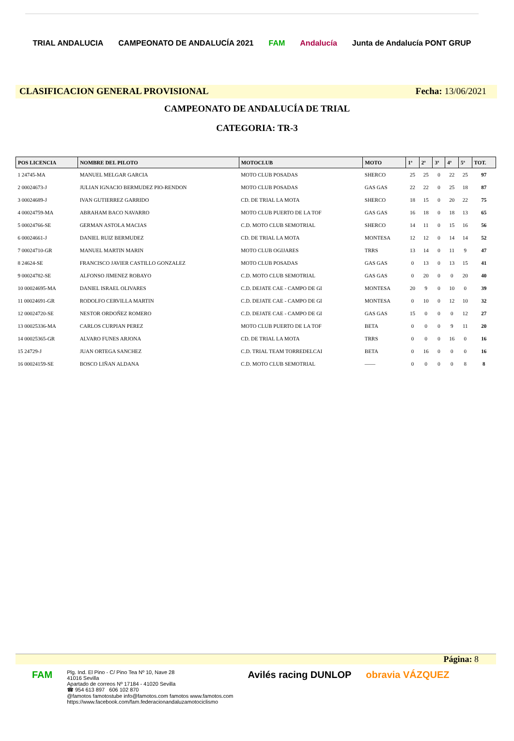TRIAL ANDALUCIA CAMPEONATO DE ANDALUCÍA 2021 FAM Andalucía Junta de Andalucía PONT GRUP
CLASIFICACION GENERAL PROVISIONAL Fecha: 13/06/2021
CAMPEONATO DE ANDALUCÍA DE TRIAL
CATEGORIA: TR-3
| POS LICENCIA | NOMBRE DEL PILOTO | MOTOCLUB | MOTO | 1ª | 2ª | 3ª | 4ª | 5ª | TOT. |
| --- | --- | --- | --- | --- | --- | --- | --- | --- | --- |
| 1 24745-MA | MANUEL MELGAR GARCIA | MOTO CLUB POSADAS | SHERCO | 25 | 25 | 0 | 22 | 25 | 97 |
| 2 00024673-J | JULIAN IGNACIO BERMUDEZ PIO-RENDON | MOTO CLUB POSADAS | GAS GAS | 22 | 22 | 0 | 25 | 18 | 87 |
| 3 00024689-J | IVAN GUTIERREZ GARRIDO | CD. DE TRIAL LA MOTA | SHERCO | 18 | 15 | 0 | 20 | 22 | 75 |
| 4 00024759-MA | ABRAHAM BACO NAVARRO | MOTO CLUB PUERTO DE LA TOF | GAS GAS | 16 | 18 | 0 | 18 | 13 | 65 |
| 5 00024766-SE | GERMAN ASTOLA MACIAS | C.D. MOTO CLUB SEMOTRIAL | SHERCO | 14 | 11 | 0 | 15 | 16 | 56 |
| 6 00024661-J | DANIEL RUIZ BERMUDEZ | CD. DE TRIAL LA MOTA | MONTESA | 12 | 12 | 0 | 14 | 14 | 52 |
| 7 00024710-GR | MANUEL MARTIN MARIN | MOTO CLUB OGIJARES | TRRS | 13 | 14 | 0 | 11 | 9 | 47 |
| 8 24624-SE | FRANCISCO JAVIER CASTILLO GONZALEZ | MOTO CLUB POSADAS | GAS GAS | 0 | 13 | 0 | 13 | 15 | 41 |
| 9 00024782-SE | ALFONSO JIMENEZ ROBAYO | C.D. MOTO CLUB SEMOTRIAL | GAS GAS | 0 | 20 | 0 | 0 | 20 | 40 |
| 10 00024695-MA | DANIEL ISRAEL OLIVARES | C.D. DEJATE CAE - CAMPO DE GI | MONTESA | 20 | 9 | 0 | 10 | 0 | 39 |
| 11 00024691-GR | RODOLFO CERVILLA MARTIN | C.D. DEJATE CAE - CAMPO DE GI | MONTESA | 0 | 10 | 0 | 12 | 10 | 32 |
| 12 00024720-SE | NESTOR ORDOÑEZ ROMERO | C.D. DEJATE CAE - CAMPO DE GI | GAS GAS | 15 | 0 | 0 | 0 | 12 | 27 |
| 13 00025336-MA | CARLOS CURPIAN PEREZ | MOTO CLUB PUERTO DE LA TOF | BETA | 0 | 0 | 0 | 9 | 11 | 20 |
| 14 00025365-GR | ALVARO FUNES ARJONA | CD. DE TRIAL LA MOTA | TRRS | 0 | 0 | 0 | 16 | 0 | 16 |
| 15 24729-J | JUAN ORTEGA SANCHEZ | C.D. TRIAL TEAM TORREDELCAI | BETA | 0 | 16 | 0 | 0 | 0 | 16 |
| 16 00024159-SE | BOSCO LIÑAN ALDANA | C.D. MOTO CLUB SEMOTRIAL | —— | 0 | 0 | 0 | 0 | 8 | 8 |
Página: 8
FAM
Plg. Ind. El Pino - C/ Pino Tea Nº 10, Nave 28
41016 Sevilla
Apartado de correos Nº 17184 - 41020 Sevilla
☎ 954 613 897 606 102 870
@famotos famotostube info@famotos.com famotos www.famotos.com
https://www.facebook.com/fam.federacionandaluzamotociclismo
Avilés racing DUNLOP obravia VÁZQUEZ